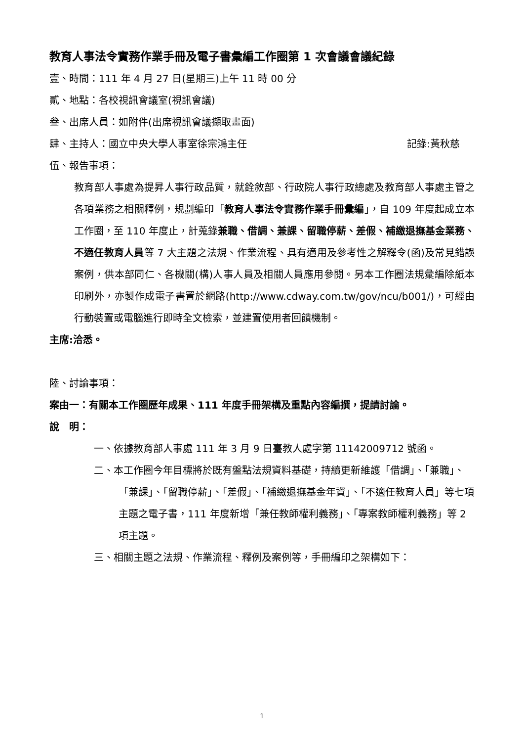教育人事法令實務作業手冊及電子書彙編工作圈第 1 次會議會議紀錄
壹、時間：111 年 4 月 27 日(星期三)上午 11 時 00 分
貳、地點：各校視訊會議室(視訊會議)
叁、出席人員：如附件(出席視訊會議擷取畫面)
肆、主持人：國立中央大學人事室徐宗鴻主任 記錄:黃秋慈
伍、報告事項：
教育部人事處為提昇人事行政品質，就銓敘部、行政院人事行政總處及教育部人事處主管之各項業務之相關釋例，規劃編印「教育人事法令實務作業手冊彙編」，自 109 年度起成立本工作圈，至 110 年度止，計蒐錄兼職、借調、兼課、留職停薪、差假、補繳退撫基金業務、不適任教育人員等 7 大主題之法規、作業流程、具有適用及參考性之解釋令(函)及常見錯誤案例，供本部同仁、各機關(構)人事人員及相關人員應用參閱。另本工作圈法規彙編除紙本印刷外，亦製作成電子書置於網路(http://www.cdway.com.tw/gov/ncu/b001/)，可經由行動裝置或電腦進行即時全文檢索，並建置使用者回饋機制。
主席:洽悉。
陸、討論事項：
案由一：有關本工作圈歷年成果、111 年度手冊架構及重點內容編撰，提請討論。
說　明：
一、依據教育部人事處 111 年 3 月 9 日臺教人處字第 11142009712 號函。
二、本工作圈今年目標將於既有盤點法規資料基礎，持續更新維護「借調」、「兼職」、「兼課」、「留職停薪」、「差假」、「補繳退撫基金年資」、「不適任教育人員」等七項主題之電子書，111 年度新增「兼任教師權利義務」、「專案教師權利義務」等 2 項主題。
三、相關主題之法規、作業流程、釋例及案例等，手冊編印之架構如下：
1